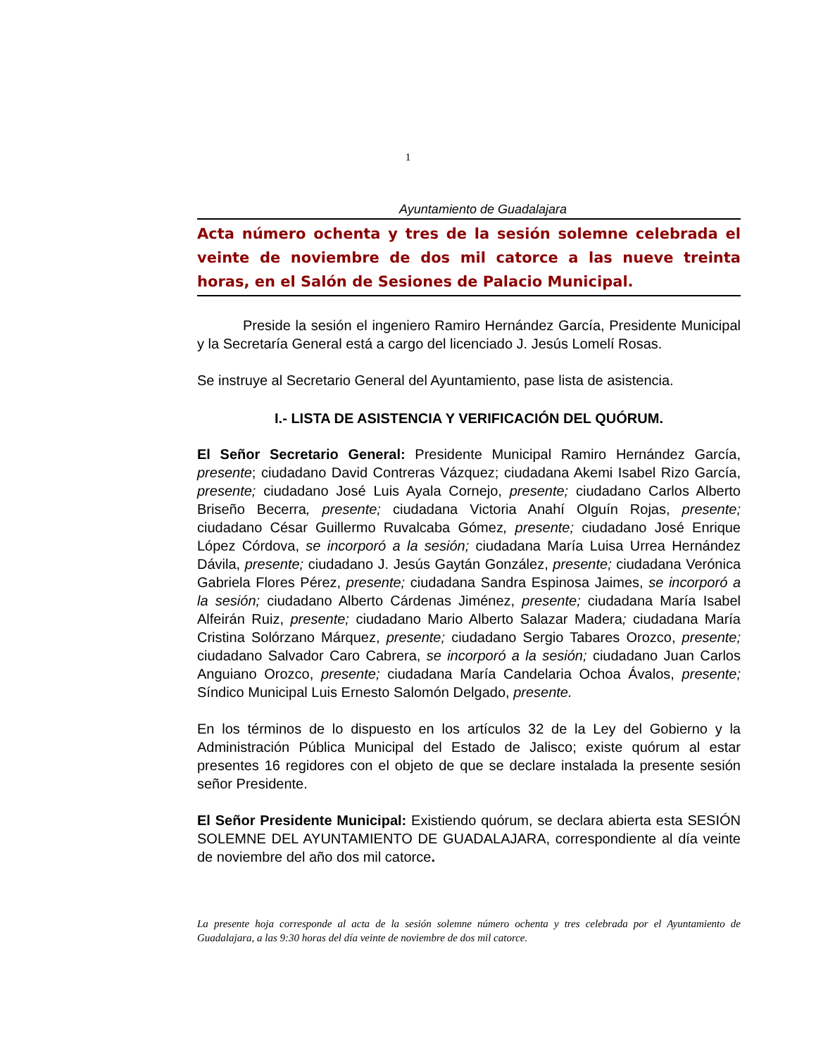1
Ayuntamiento de Guadalajara
Acta número ochenta y tres de la sesión solemne celebrada el veinte de noviembre de dos mil catorce a las nueve treinta horas, en el Salón de Sesiones de Palacio Municipal.
Preside la sesión el ingeniero Ramiro Hernández García, Presidente Municipal y la Secretaría General está a cargo del licenciado J. Jesús Lomelí Rosas.
Se instruye al Secretario General del Ayuntamiento, pase lista de asistencia.
I.- LISTA DE ASISTENCIA Y VERIFICACIÓN DEL QUÓRUM.
El Señor Secretario General: Presidente Municipal Ramiro Hernández García, presente; ciudadano David Contreras Vázquez; ciudadana Akemi Isabel Rizo García, presente; ciudadano José Luis Ayala Cornejo, presente; ciudadano Carlos Alberto Briseño Becerra, presente; ciudadana Victoria Anahí Olguín Rojas, presente; ciudadano César Guillermo Ruvalcaba Gómez, presente; ciudadano José Enrique López Córdova, se incorporó a la sesión; ciudadana María Luisa Urrea Hernández Dávila, presente; ciudadano J. Jesús Gaytán González, presente; ciudadana Verónica Gabriela Flores Pérez, presente; ciudadana Sandra Espinosa Jaimes, se incorporó a la sesión; ciudadano Alberto Cárdenas Jiménez, presente; ciudadana María Isabel Alfeirán Ruiz, presente; ciudadano Mario Alberto Salazar Madera; ciudadana María Cristina Solórzano Márquez, presente; ciudadano Sergio Tabares Orozco, presente; ciudadano Salvador Caro Cabrera, se incorporó a la sesión; ciudadano Juan Carlos Anguiano Orozco, presente; ciudadana María Candelaria Ochoa Ávalos, presente; Síndico Municipal Luis Ernesto Salomón Delgado, presente.
En los términos de lo dispuesto en los artículos 32 de la Ley del Gobierno y la Administración Pública Municipal del Estado de Jalisco; existe quórum al estar presentes 16 regidores con el objeto de que se declare instalada la presente sesión señor Presidente.
El Señor Presidente Municipal: Existiendo quórum, se declara abierta esta SESIÓN SOLEMNE DEL AYUNTAMIENTO DE GUADALAJARA, correspondiente al día veinte de noviembre del año dos mil catorce.
La presente hoja corresponde al acta de la sesión solemne número ochenta y tres celebrada por el Ayuntamiento de Guadalajara, a las 9:30 horas del día veinte de noviembre de dos mil catorce.